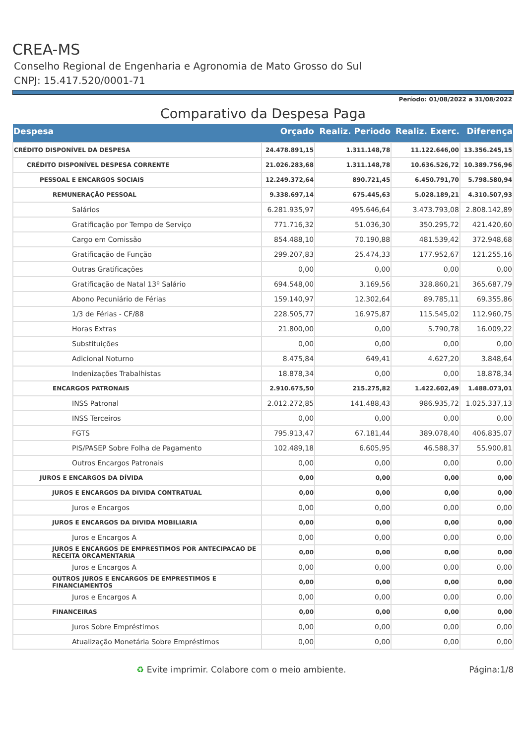CREA-MS
Conselho Regional de Engenharia e Agronomia de Mato Grosso do Sul
CNPJ: 15.417.520/0001-71
Período: 01/08/2022 a 31/08/2022
Comparativo da Despesa Paga
| Despesa | Orçado | Realiz. Periodo | Realiz. Exerc. | Diferença |
| --- | --- | --- | --- | --- |
| CRÉDITO DISPONÍVEL DA DESPESA | 24.478.891,15 | 1.311.148,78 | 11.122.646,00 | 13.356.245,15 |
| CRÉDITO DISPONÍVEL DESPESA CORRENTE | 21.026.283,68 | 1.311.148,78 | 10.636.526,72 | 10.389.756,96 |
| PESSOAL E ENCARGOS SOCIAIS | 12.249.372,64 | 890.721,45 | 6.450.791,70 | 5.798.580,94 |
| REMUNERAÇÃO PESSOAL | 9.338.697,14 | 675.445,63 | 5.028.189,21 | 4.310.507,93 |
| Salários | 6.281.935,97 | 495.646,64 | 3.473.793,08 | 2.808.142,89 |
| Gratificação por Tempo de Serviço | 771.716,32 | 51.036,30 | 350.295,72 | 421.420,60 |
| Cargo em Comissão | 854.488,10 | 70.190,88 | 481.539,42 | 372.948,68 |
| Gratificação de Função | 299.207,83 | 25.474,33 | 177.952,67 | 121.255,16 |
| Outras Gratificações | 0,00 | 0,00 | 0,00 | 0,00 |
| Gratificação de Natal 13º Salário | 694.548,00 | 3.169,56 | 328.860,21 | 365.687,79 |
| Abono Pecuniário de Férias | 159.140,97 | 12.302,64 | 89.785,11 | 69.355,86 |
| 1/3 de Férias - CF/88 | 228.505,77 | 16.975,87 | 115.545,02 | 112.960,75 |
| Horas Extras | 21.800,00 | 0,00 | 5.790,78 | 16.009,22 |
| Substituições | 0,00 | 0,00 | 0,00 | 0,00 |
| Adicional Noturno | 8.475,84 | 649,41 | 4.627,20 | 3.848,64 |
| Indenizações Trabalhistas | 18.878,34 | 0,00 | 0,00 | 18.878,34 |
| ENCARGOS PATRONAIS | 2.910.675,50 | 215.275,82 | 1.422.602,49 | 1.488.073,01 |
| INSS Patronal | 2.012.272,85 | 141.488,43 | 986.935,72 | 1.025.337,13 |
| INSS Terceiros | 0,00 | 0,00 | 0,00 | 0,00 |
| FGTS | 795.913,47 | 67.181,44 | 389.078,40 | 406.835,07 |
| PIS/PASEP Sobre Folha de Pagamento | 102.489,18 | 6.605,95 | 46.588,37 | 55.900,81 |
| Outros Encargos Patronais | 0,00 | 0,00 | 0,00 | 0,00 |
| JUROS E ENCARGOS DA DÍVIDA | 0,00 | 0,00 | 0,00 | 0,00 |
| JUROS E ENCARGOS DA DIVIDA CONTRATUAL | 0,00 | 0,00 | 0,00 | 0,00 |
| Juros e Encargos | 0,00 | 0,00 | 0,00 | 0,00 |
| JUROS E ENCARGOS DA DIVIDA MOBILIARIA | 0,00 | 0,00 | 0,00 | 0,00 |
| Juros e Encargos A | 0,00 | 0,00 | 0,00 | 0,00 |
| JUROS E ENCARGOS DE EMPRESTIMOS POR ANTECIPACAO DE RECEITA ORCAMENTARIA | 0,00 | 0,00 | 0,00 | 0,00 |
| Juros e Encargos A | 0,00 | 0,00 | 0,00 | 0,00 |
| OUTROS JUROS E ENCARGOS DE EMPRESTIMOS E FINANCIAMENTOS | 0,00 | 0,00 | 0,00 | 0,00 |
| Juros e Encargos A | 0,00 | 0,00 | 0,00 | 0,00 |
| FINANCEIRAS | 0,00 | 0,00 | 0,00 | 0,00 |
| Juros Sobre Empréstimos | 0,00 | 0,00 | 0,00 | 0,00 |
| Atualização Monetária Sobre Empréstimos | 0,00 | 0,00 | 0,00 | 0,00 |
♻ Evite imprimir. Colabore com o meio ambiente. Página:1/8